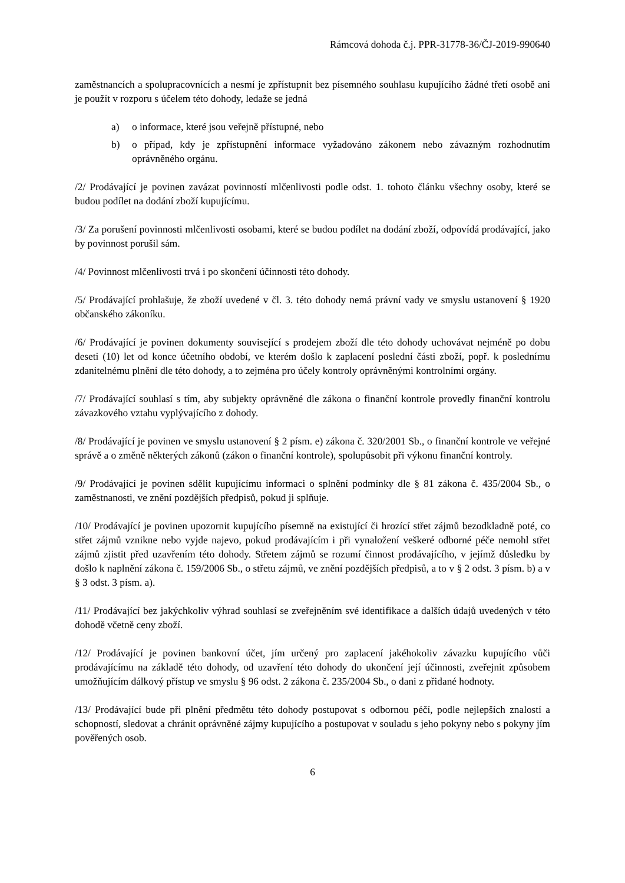Rámcová dohoda č.j. PPR-31778-36/ČJ-2019-990640
zaměstnancích a spolupracovnících a nesmí je zpřístupnit bez písemného souhlasu kupujícího žádné třetí osobě ani je použít v rozporu s účelem této dohody, ledaže se jedná
a) o informace, které jsou veřejně přístupné, nebo
b) o případ, kdy je zpřístupnění informace vyžadováno zákonem nebo závazným rozhodnutím oprávněného orgánu.
/2/ Prodávající je povinen zavázat povinností mlčenlivosti podle odst. 1. tohoto článku všechny osoby, které se budou podílet na dodání zboží kupujícímu.
/3/ Za porušení povinnosti mlčenlivosti osobami, které se budou podílet na dodání zboží, odpovídá prodávající, jako by povinnost porušil sám.
/4/ Povinnost mlčenlivosti trvá i po skončení účinnosti této dohody.
/5/ Prodávající prohlašuje, že zboží uvedené v čl. 3. této dohody nemá právní vady ve smyslu ustanovení § 1920 občanského zákoníku.
/6/ Prodávající je povinen dokumenty související s prodejem zboží dle této dohody uchovávat nejméně po dobu deseti (10) let od konce účetního období, ve kterém došlo k zaplacení poslední části zboží, popř. k poslednímu zdanitelnému plnění dle této dohody, a to zejména pro účely kontroly oprávněnými kontrolními orgány.
/7/ Prodávající souhlasí s tím, aby subjekty oprávněné dle zákona o finanční kontrole provedly finanční kontrolu závazkového vztahu vyplývajícího z dohody.
/8/ Prodávající je povinen ve smyslu ustanovení § 2 písm. e) zákona č. 320/2001 Sb., o finanční kontrole ve veřejné správě a o změně některých zákonů (zákon o finanční kontrole), spolupůsobit při výkonu finanční kontroly.
/9/ Prodávající je povinen sdělit kupujícímu informaci o splnění podmínky dle § 81 zákona č. 435/2004 Sb., o zaměstnanosti, ve znění pozdějších předpisů, pokud ji splňuje.
/10/ Prodávající je povinen upozornit kupujícího písemně na existující či hrozící střet zájmů bezodkladně poté, co střet zájmů vznikne nebo vyjde najevo, pokud prodávajícím i při vynaložení veškeré odborné péče nemohl střet zájmů zjistit před uzavřením této dohody. Střetem zájmů se rozumí činnost prodávajícího, v jejímž důsledku by došlo k naplnění zákona č. 159/2006 Sb., o střetu zájmů, ve znění pozdějších předpisů, a to v § 2 odst. 3 písm. b) a v § 3 odst. 3 písm. a).
/11/ Prodávající bez jakýchkoliv výhrad souhlasí se zveřejněním své identifikace a dalších údajů uvedených v této dohodě včetně ceny zboží.
/12/ Prodávající je povinen bankovní účet, jím určený pro zaplacení jakéhokoliv závazku kupujícího vůči prodávajícímu na základě této dohody, od uzavření této dohody do ukončení její účinnosti, zveřejnit způsobem umožňujícím dálkový přístup ve smyslu § 96 odst. 2 zákona č. 235/2004 Sb., o dani z přidané hodnoty.
/13/ Prodávající bude při plnění předmětu této dohody postupovat s odbornou péčí, podle nejlepších znalostí a schopností, sledovat a chránit oprávněné zájmy kupujícího a postupovat v souladu s jeho pokyny nebo s pokyny jím pověřených osob.
6